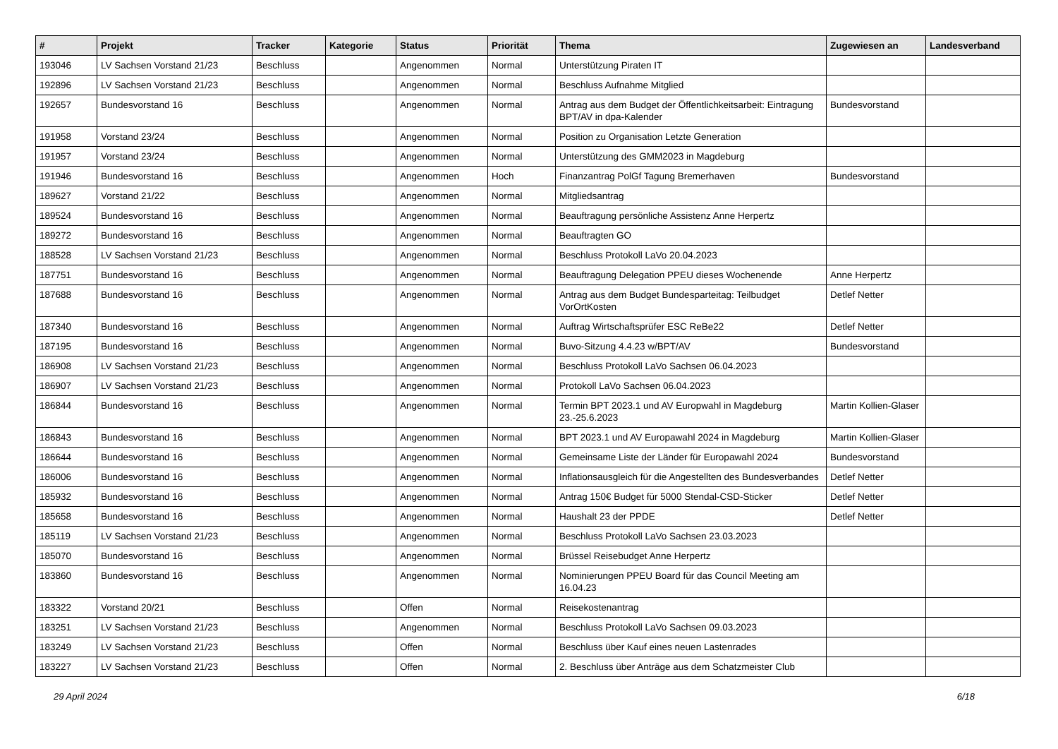| # | Projekt | Tracker | Kategorie | Status | Priorität | Thema | Zugewiesen an | Landesverband |
| --- | --- | --- | --- | --- | --- | --- | --- | --- |
| 193046 | LV Sachsen Vorstand 21/23 | Beschluss | | Angenommen | Normal | Unterstützung Piraten IT | | |
| 192896 | LV Sachsen Vorstand 21/23 | Beschluss | | Angenommen | Normal | Beschluss Aufnahme Mitglied | | |
| 192657 | Bundesvorstand 16 | Beschluss | | Angenommen | Normal | Antrag aus dem Budget der Öffentlichkeitsarbeit: Eintragung BPT/AV in dpa-Kalender | Bundesvorstand | |
| 191958 | Vorstand 23/24 | Beschluss | | Angenommen | Normal | Position zu Organisation Letzte Generation | | |
| 191957 | Vorstand 23/24 | Beschluss | | Angenommen | Normal | Unterstützung des GMM2023 in Magdeburg | | |
| 191946 | Bundesvorstand 16 | Beschluss | | Angenommen | Hoch | Finanzantrag PolGf Tagung Bremerhaven | Bundesvorstand | |
| 189627 | Vorstand 21/22 | Beschluss | | Angenommen | Normal | Mitgliedsantrag | | |
| 189524 | Bundesvorstand 16 | Beschluss | | Angenommen | Normal | Beauftragung persönliche Assistenz Anne Herpertz | | |
| 189272 | Bundesvorstand 16 | Beschluss | | Angenommen | Normal | Beauftragten GO | | |
| 188528 | LV Sachsen Vorstand 21/23 | Beschluss | | Angenommen | Normal | Beschluss Protokoll LaVo 20.04.2023 | | |
| 187751 | Bundesvorstand 16 | Beschluss | | Angenommen | Normal | Beauftragung Delegation PPEU dieses Wochenende | Anne Herpertz | |
| 187688 | Bundesvorstand 16 | Beschluss | | Angenommen | Normal | Antrag aus dem Budget Bundesparteitag: Teilbudget VorOrtKosten | Detlef Netter | |
| 187340 | Bundesvorstand 16 | Beschluss | | Angenommen | Normal | Auftrag Wirtschaftsprüfer ESC ReBe22 | Detlef Netter | |
| 187195 | Bundesvorstand 16 | Beschluss | | Angenommen | Normal | Buvo-Sitzung 4.4.23 w/BPT/AV | Bundesvorstand | |
| 186908 | LV Sachsen Vorstand 21/23 | Beschluss | | Angenommen | Normal | Beschluss Protokoll LaVo Sachsen 06.04.2023 | | |
| 186907 | LV Sachsen Vorstand 21/23 | Beschluss | | Angenommen | Normal | Protokoll LaVo Sachsen 06.04.2023 | | |
| 186844 | Bundesvorstand 16 | Beschluss | | Angenommen | Normal | Termin BPT 2023.1 und AV Europwahl in Magdeburg 23.-25.6.2023 | Martin Kollien-Glaser | |
| 186843 | Bundesvorstand 16 | Beschluss | | Angenommen | Normal | BPT 2023.1 und AV Europawahl 2024 in Magdeburg | Martin Kollien-Glaser | |
| 186644 | Bundesvorstand 16 | Beschluss | | Angenommen | Normal | Gemeinsame Liste der Länder für Europawahl 2024 | Bundesvorstand | |
| 186006 | Bundesvorstand 16 | Beschluss | | Angenommen | Normal | Inflationsausgleich für die Angestellten des Bundesverbandes | Detlef Netter | |
| 185932 | Bundesvorstand 16 | Beschluss | | Angenommen | Normal | Antrag 150€ Budget für 5000 Stendal-CSD-Sticker | Detlef Netter | |
| 185658 | Bundesvorstand 16 | Beschluss | | Angenommen | Normal | Haushalt 23 der PPDE | Detlef Netter | |
| 185119 | LV Sachsen Vorstand 21/23 | Beschluss | | Angenommen | Normal | Beschluss Protokoll LaVo Sachsen 23.03.2023 | | |
| 185070 | Bundesvorstand 16 | Beschluss | | Angenommen | Normal | Brüssel Reisebudget Anne Herpertz | | |
| 183860 | Bundesvorstand 16 | Beschluss | | Angenommen | Normal | Nominierungen PPEU Board für das Council Meeting am 16.04.23 | | |
| 183322 | Vorstand 20/21 | Beschluss | | Offen | Normal | Reisekostenantrag | | |
| 183251 | LV Sachsen Vorstand 21/23 | Beschluss | | Angenommen | Normal | Beschluss Protokoll LaVo Sachsen 09.03.2023 | | |
| 183249 | LV Sachsen Vorstand 21/23 | Beschluss | | Offen | Normal | Beschluss über Kauf eines neuen Lastenrades | | |
| 183227 | LV Sachsen Vorstand 21/23 | Beschluss | | Offen | Normal | 2. Beschluss über Anträge aus dem Schatzmeister Club | | |
29 April 2024 6/18